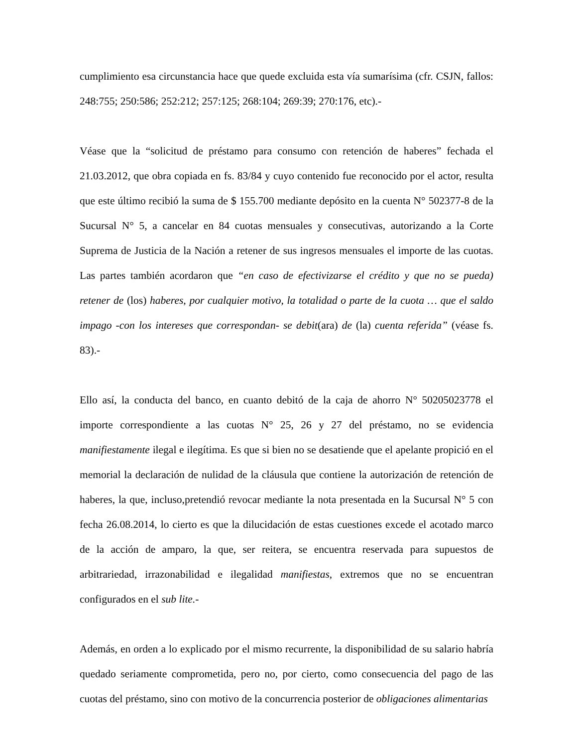cumplimiento esa circunstancia hace que quede excluida esta vía sumarísima (cfr. CSJN, fallos: 248:755; 250:586; 252:212; 257:125; 268:104; 269:39; 270:176, etc).-
Véase que la “solicitud de préstamo para consumo con retención de haberes” fechada el 21.03.2012, que obra copiada en fs. 83/84 y cuyo contenido fue reconocido por el actor, resulta que este último recibió la suma de $ 155.700 mediante depósito en la cuenta N° 502377-8 de la Sucursal N° 5, a cancelar en 84 cuotas mensuales y consecutivas, autorizando a la Corte Suprema de Justicia de la Nación a retener de sus ingresos mensuales el importe de las cuotas. Las partes también acordaron que “en caso de efectivizarse el crédito y que no se pueda) retener de (los) haberes, por cualquier motivo, la totalidad o parte de la cuota … que el saldo impago -con los intereses que correspondan- se debit(ara) de (la) cuenta referida” (véase fs. 83).-
Ello así, la conducta del banco, en cuanto debitó de la caja de ahorro N° 50205023778 el importe correspondiente a las cuotas N° 25, 26 y 27 del préstamo, no se evidencia manifiestamente ilegal e ilegítima. Es que si bien no se desatiende que el apelante propició en el memorial la declaración de nulidad de la cláusula que contiene la autorización de retención de haberes, la que, incluso,pretendió revocar mediante la nota presentada en la Sucursal N° 5 con fecha 26.08.2014, lo cierto es que la dilucidación de estas cuestiones excede el acotado marco de la acción de amparo, la que, ser reitera, se encuentra reservada para supuestos de arbitrariedad, irrazonabilidad e ilegalidad manifiestas, extremos que no se encuentran configurados en el sub lite.-
Además, en orden a lo explicado por el mismo recurrente, la disponibilidad de su salario habría quedado seriamente comprometida, pero no, por cierto, como consecuencia del pago de las cuotas del préstamo, sino con motivo de la concurrencia posterior de obligaciones alimentarias